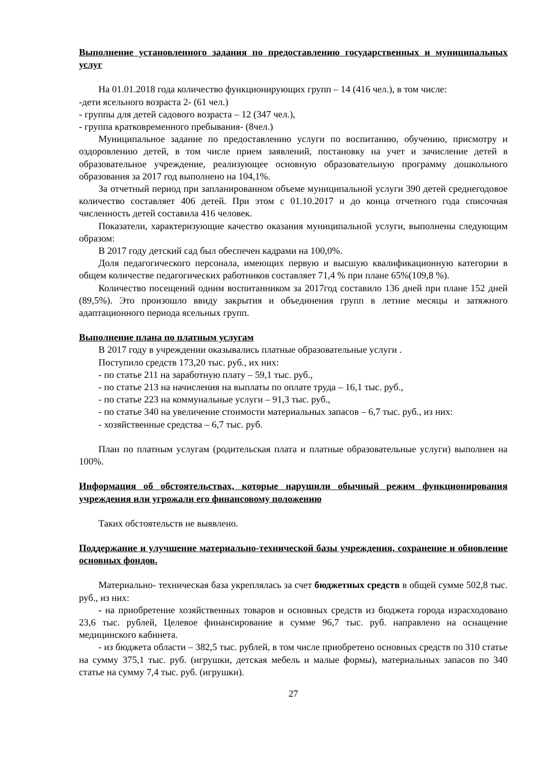Выполнение установленного задания по предоставлению государственных и муниципальных услуг
На 01.01.2018 года количество функционирующих групп – 14 (416 чел.), в том числе:
-дети ясельного возраста 2- (61 чел.)
- группы для детей садового возраста – 12 (347 чел.),
- группа кратковременного пребывания- (8чел.)
Муниципальное задание по предоставлению услуги по воспитанию, обучению, присмотру и оздоровлению детей, в том числе прием заявлений, постановку на учет и зачисление детей в образовательное учреждение, реализующее основную образовательную программу дошкольного образования за 2017 год выполнено на 104,1%.
За отчетный период при запланированном объеме муниципальной услуги 390 детей среднегодовое количество составляет 406 детей. При этом с 01.10.2017 и до конца отчетного года списочная численность детей составила 416 человек.
Показатели, характеризующие качество оказания муниципальной услуги, выполнены следующим образом:
В 2017 году детский сад был обеспечен кадрами на 100,0%.
Доля педагогического персонала, имеющих первую и высшую квалификационную категории в общем количестве педагогических работников составляет 71,4 % при плане 65%(109,8 %).
Количество посещений одним воспитанником за 2017год составило 136 дней при плане 152 дней (89,5%). Это произошло ввиду закрытия и объединения групп в летние месяцы и затяжного адаптационного периода ясельных групп.
Выполнение плана по платным услугам
В 2017 году в учреждении оказывались платные образовательные услуги .
Поступило средств 173,20 тыс. руб., их них:
- по статье 211 на заработную плату – 59,1 тыс. руб.,
- по статье 213 на начисления на выплаты по оплате труда – 16,1 тыс. руб.,
- по статье 223 на коммунальные услуги – 91,3 тыс. руб.,
- по статье 340 на увеличение стоимости материальных запасов – 6,7 тыс. руб., из них:
- хозяйственные средства – 6,7 тыс. руб.
План по платным услугам (родительская плата и платные образовательные услуги) выполнен на 100%.
Информация об обстоятельствах, которые нарушили обычный режим функционирования учреждения или угрожали его финансовому положению
Таких обстоятельств не выявлено.
Поддержание и улучшение материально-технической базы учреждения, сохранение и обновление основных фондов.
Материально- техническая база укреплялась за счет бюджетных средств в общей сумме 502,8 тыс. руб., из них:
- на приобретение хозяйственных товаров и основных средств из бюджета города израсходовано 23,6 тыс. рублей, Целевое финансирование в сумме 96,7 тыс. руб. направлено на оснащение медицинского кабинета.
- из бюджета области – 382,5 тыс. рублей, в том числе приобретено основных средств по 310 статье на сумму 375,1 тыс. руб. (игрушки, детская мебель и малые формы), материальных запасов по 340 статье на сумму 7,4 тыс. руб. (игрушки).
27